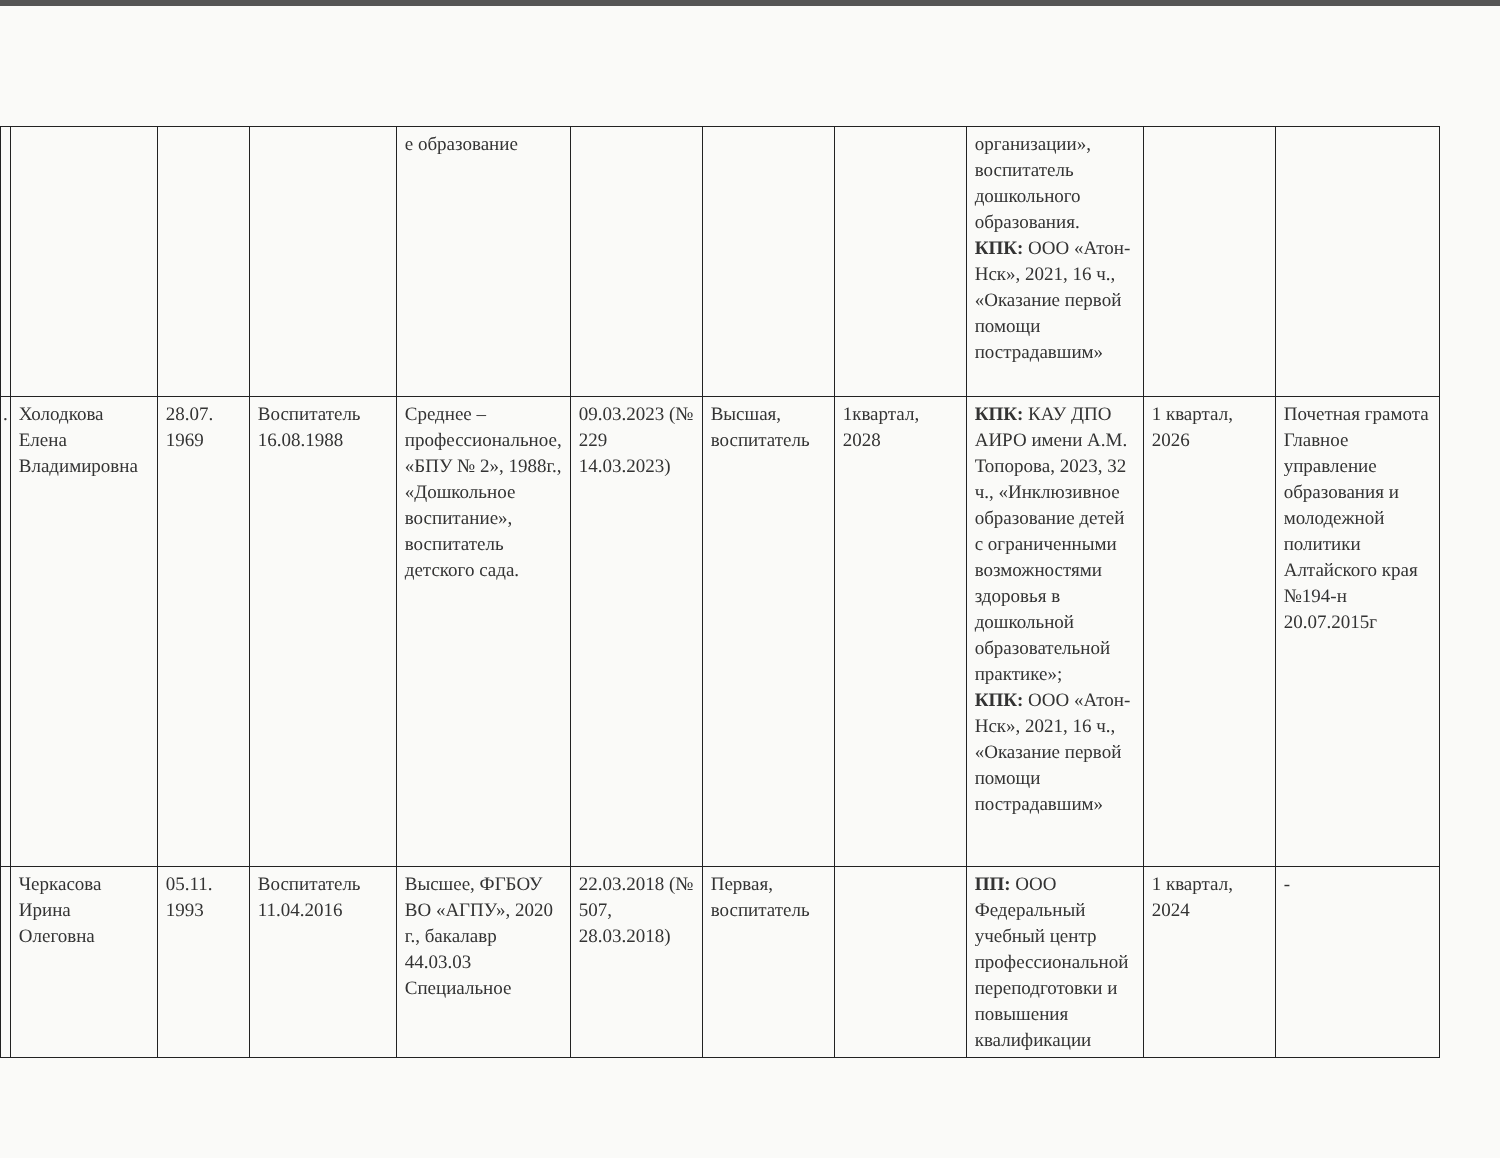| | | | | е образование | | | | организации», воспитатель дошкольного образования. КПК: ООО «Атон-Нск», 2021, 16 ч., «Оказание первой помощи пострадавшим» | | |
| . | Холодкова Елена Владимировна | 28.07. 1969 | Воспитатель 16.08.1988 | Среднее – профессиональное, «БПУ № 2», 1988г., «Дошкольное воспитание», воспитатель детского сада. | 09.03.2023 (№ 229 14.03.2023) | Высшая, воспитатель | 1квартал, 2028 | КПК: КАУ ДПО АИРО имени А.М. Топорова, 2023, 32 ч., «Инклюзивное образование детей с ограниченными возможностями здоровья в дошкольной образовательной практике»; КПК: ООО «Атон-Нск», 2021, 16 ч., «Оказание первой помощи пострадавшим» | 1 квартал, 2026 | Почетная грамота Главное управление образования и молодежной политики Алтайского края №194-н 20.07.2015г |
| | Черкасова Ирина Олеговна | 05.11. 1993 | Воспитатель 11.04.2016 | Высшее, ФГБОУ ВО «АГПУ», 2020 г., бакалавр 44.03.03 Специальное | 22.03.2018 (№ 507, 28.03.2018) | Первая, воспитатель | | ПП: ООО Федеральный учебный центр профессиональной переподготовки и повышения квалификации | 1 квартал, 2024 | - |